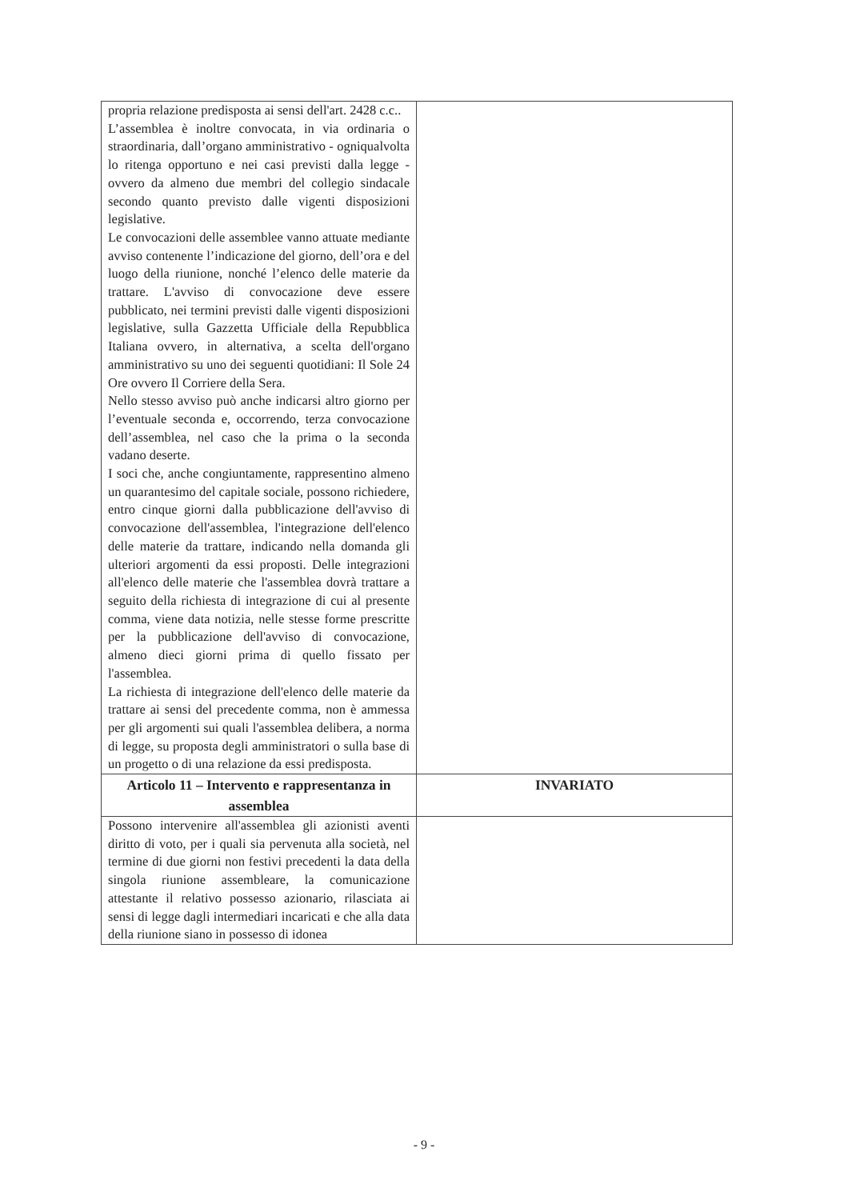| propria relazione predisposta ai sensi dell'art. 2428 c.c.. L’assemblea è inoltre convocata, in via ordinaria o straordinaria, dall’organo amministrativo - ogniqualvolta lo ritenga opportuno e nei casi previsti dalla legge - ovvero da almeno due membri del collegio sindacale secondo quanto previsto dalle vigenti disposizioni legislative. Le convocazioni delle assemblee vanno attuate mediante avviso contenente l’indicazione del giorno, dell’ora e del luogo della riunione, nonché l’elenco delle materie da trattare. L'avviso di convocazione deve essere pubblicato, nei termini previsti dalle vigenti disposizioni legislative, sulla Gazzetta Ufficiale della Repubblica Italiana ovvero, in alternativa, a scelta dell'organo amministrativo su uno dei seguenti quotidiani: Il Sole 24 Ore ovvero Il Corriere della Sera. Nello stesso avviso può anche indicarsi altro giorno per l’eventuale seconda e, occorrendo, terza convocazione dell’assemblea, nel caso che la prima o la seconda vadano deserte. I soci che, anche congiuntamente, rappresentino almeno un quarantesimo del capitale sociale, possono richiedere, entro cinque giorni dalla pubblicazione dell'avviso di convocazione dell'assemblea, l'integrazione dell'elenco delle materie da trattare, indicando nella domanda gli ulteriori argomenti da essi proposti. Delle integrazioni all'elenco delle materie che l'assemblea dovrà trattare a seguito della richiesta di integrazione di cui al presente comma, viene data notizia, nelle stesse forme prescritte per la pubblicazione dell'avviso di convocazione, almeno dieci giorni prima di quello fissato per l'assemblea. La richiesta di integrazione dell'elenco delle materie da trattare ai sensi del precedente comma, non è ammessa per gli argomenti sui quali l'assemblea delibera, a norma di legge, su proposta degli amministratori o sulla base di un progetto o di una relazione da essi predisposta. | |
| Articolo 11 – Intervento e rappresentanza in assemblea | INVARIATO |
| Possono intervenire all'assemblea gli azionisti aventi diritto di voto, per i quali sia pervenuta alla società, nel termine di due giorni non festivi precedenti la data della singola riunione assembleare, la comunicazione attestante il relativo possesso azionario, rilasciata ai sensi di legge dagli intermediari incaricati e che alla data della riunione siano in possesso di idonea | |
- 9 -